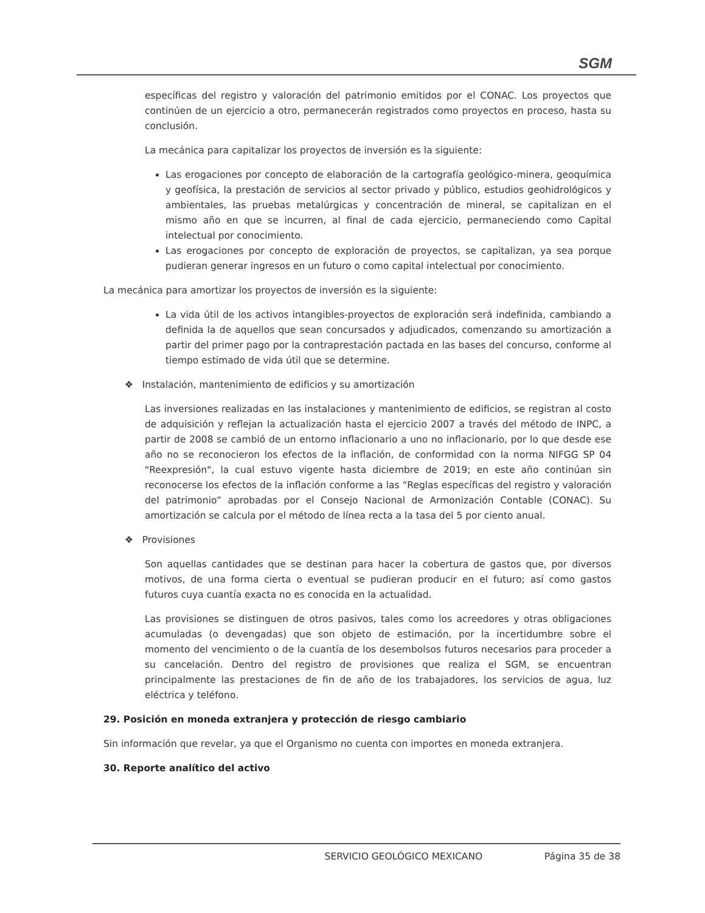SGM
específicas del registro y valoración del patrimonio emitidos por el CONAC. Los proyectos que continúen de un ejercicio a otro, permanecerán registrados como proyectos en proceso, hasta su conclusión.
La mecánica para capitalizar los proyectos de inversión es la siguiente:
Las erogaciones por concepto de elaboración de la cartografía geológico-minera, geoquímica y geofísica, la prestación de servicios al sector privado y público, estudios geohidrológicos y ambientales, las pruebas metalúrgicas y concentración de mineral, se capitalizan en el mismo año en que se incurren, al final de cada ejercicio, permaneciendo como Capital intelectual por conocimiento.
Las erogaciones por concepto de exploración de proyectos, se capitalizan, ya sea porque pudieran generar ingresos en un futuro o como capital intelectual por conocimiento.
La mecánica para amortizar los proyectos de inversión es la siguiente:
La vida útil de los activos intangibles-proyectos de exploración será indefinida, cambiando a definida la de aquellos que sean concursados y adjudicados, comenzando su amortización a partir del primer pago por la contraprestación pactada en las bases del concurso, conforme al tiempo estimado de vida útil que se determine.
❖ Instalación, mantenimiento de edificios y su amortización
Las inversiones realizadas en las instalaciones y mantenimiento de edificios, se registran al costo de adquisición y reflejan la actualización hasta el ejercicio 2007 a través del método de INPC, a partir de 2008 se cambió de un entorno inflacionario a uno no inflacionario, por lo que desde ese año no se reconocieron los efectos de la inflación, de conformidad con la norma NIFGG SP 04 "Reexpresión", la cual estuvo vigente hasta diciembre de 2019; en este año continúan sin reconocerse los efectos de la inflación conforme a las “Reglas específicas del registro y valoración del patrimonio” aprobadas por el Consejo Nacional de Armonización Contable (CONAC). Su amortización se calcula por el método de línea recta a la tasa del 5 por ciento anual.
❖ Provisiones
Son aquellas cantidades que se destinan para hacer la cobertura de gastos que, por diversos motivos, de una forma cierta o eventual se pudieran producir en el futuro; así como gastos futuros cuya cuantía exacta no es conocida en la actualidad.
Las provisiones se distinguen de otros pasivos, tales como los acreedores y otras obligaciones acumuladas (o devengadas) que son objeto de estimación, por la incertidumbre sobre el momento del vencimiento o de la cuantía de los desembolsos futuros necesarios para proceder a su cancelación. Dentro del registro de provisiones que realiza el SGM, se encuentran principalmente las prestaciones de fin de año de los trabajadores, los servicios de agua, luz eléctrica y teléfono.
29. Posición en moneda extranjera y protección de riesgo cambiario
Sin información que revelar, ya que el Organismo no cuenta con importes en moneda extranjera.
30. Reporte analítico del activo
SERVICIO GEOLÓGICO MEXICANO Página 35 de 38